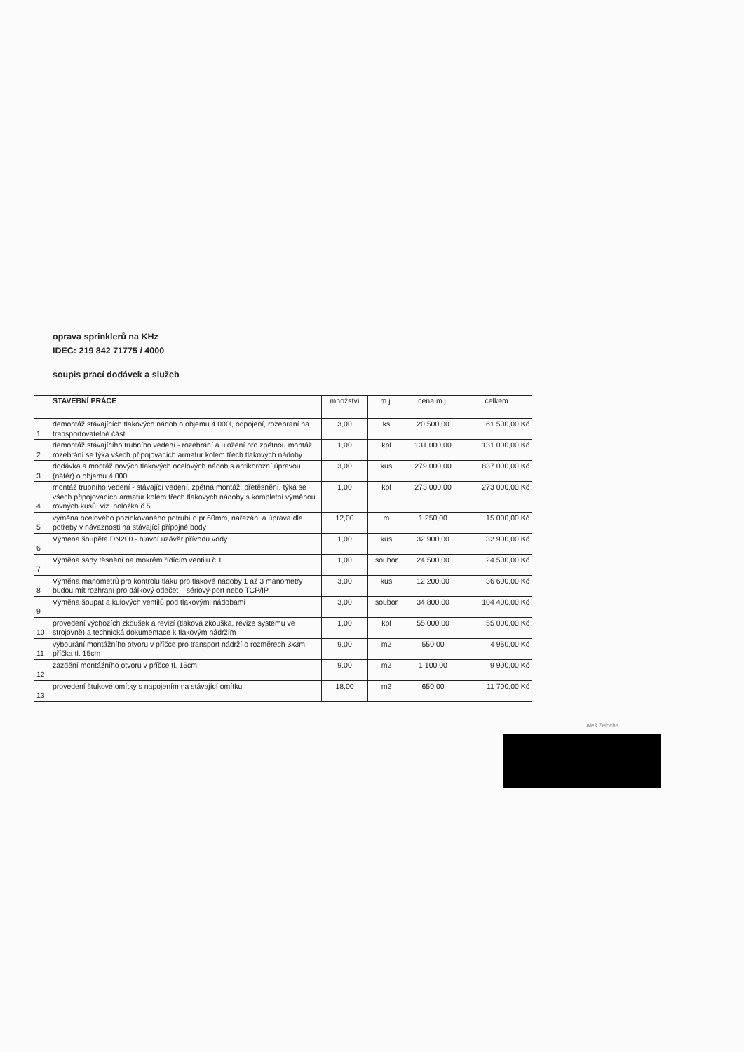oprava sprinklerů na KHz
IDEC: 219 842 71775 / 4000
soupis prací dodávek a služeb
| | STAVEBNÍ PRÁCE | množství | m.j. | cena m.j. | celkem |
| --- | --- | --- | --- | --- | --- |
| 1 | demontáž stávajících tlakových nádob o objemu 4.000l, odpojení, rozebraní na transportovatelné části | 3,00 | ks | 20 500,00 | 61 500,00 Kč |
| 2 | demontáž stávajícího trubního vedení - rozebrání a uložení pro zpětnou montáž, rozebrání se týká všech připojovacích armatur kolem třech tlakových nádoby | 1,00 | kpl | 131 000,00 | 131 000,00 Kč |
| 3 | dodávka a montáž nových tlakových ocelových nádob s antikorozní úpravou (nátěr) o objemu 4.000l | 3,00 | kus | 279 000,00 | 837 000,00 Kč |
| 4 | montáž trubního vedení - stávající vedení, zpětná montáž, přetěsnění, týká se všech připojovacích armatur kolem třech tlakových nádoby s kompletní výměnou rovných kusů, viz. položka č.5 | 1,00 | kpl | 273 000,00 | 273 000,00 Kč |
| 5 | výměna ocelového pozinkovaného potrubí o pr.60mm, nařezání a úprava dle potřeby v návaznosti na stávající přípojné body | 12,00 | m | 1 250,00 | 15 000,00 Kč |
| 6 | Výmena šoupěta DN200 - hlavní uzávěr přívodu vody | 1,00 | kus | 32 900,00 | 32 900,00 Kč |
| 7 | Výměna sady těsnění na mokrém řídícím ventilu č.1 | 1,00 | soubor | 24 500,00 | 24 500,00 Kč |
| 8 | Výměna manometrů pro kontrolu tlaku pro tlakové nádoby 1 až 3 manometry budou mít rozhraní pro dálkový odečet – sériový port nebo TCP/IP | 3,00 | kus | 12 200,00 | 36 600,00 Kč |
| 9 | Výměna šoupat a kulových ventilů pod tlakovými nádobami | 3,00 | soubor | 34 800,00 | 104 400,00 Kč |
| 10 | provedení výchozích zkoušek a revizí (tlaková zkouška, revize systému ve strojovně) a technická dokumentace k tlakovým nádržím | 1,00 | kpl | 55 000,00 | 55 000,00 Kč |
| 11 | vybourání montážního otvoru v příčce pro transport nádrží o rozměrech 3x3m, příčka tl. 15cm | 9,00 | m2 | 550,00 | 4 950,00 Kč |
| 12 | zazdění montážního otvoru v příčce tl. 15cm, | 9,00 | m2 | 1 100,00 | 9 900,00 Kč |
| 13 | provedení štukové omítky s napojením na stávající omítku | 18,00 | m2 | 650,00 | 11 700,00 Kč |
Aleš Zelocha